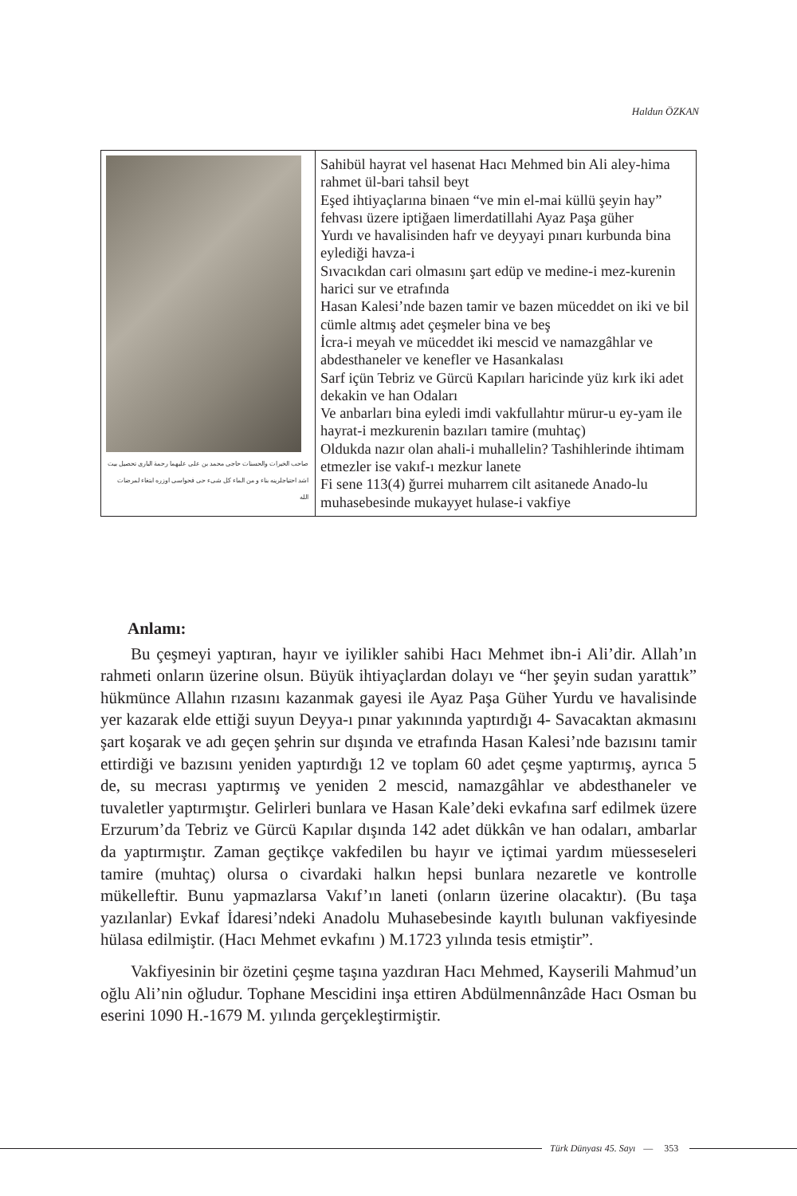Haldun ÖZKAN
| صاحب الخیرات والحسنات حاجی محمد بن علی علیهما رحمة الباری تحصیل بیت اشد احتیاجلرینه بناء و من الماء کل شیء حی فحواسی اوزره ابتغاء لمرضات الله | Sahibül hayrat vel hasenat Hacı Mehmed bin Ali aley-hima rahmet ül-bari tahsil beyt Eşed ihtiyaçlarına binaen “ve min el-mai küllü şeyin hay” fehvası üzere iptiğaen limerdatillahi Ayaz Paşa güher Yurdı ve havalisinden hafr ve deyyayi pınarı kurbunda bina eylediği havza-i Sıvacıkdan cari olmasını şart edüp ve medine-i mez-kurenin harici sur ve etrafında Hasan Kalesi’nde bazen tamir ve bazen müceddet on iki ve bil cümle altmış adet çeşmeler bina ve beş İcra-i meyah ve müceddet iki mescid ve namazgâhlar ve abdesthaneler ve kenefler ve Hasankalası Sarf içün Tebriz ve Gürcü Kapıları haricinde yüz kırk iki adet dekakin ve han Odaları Ve anbarları bina eyledi imdi vakfullahtır mürur-u ey-yam ile hayrat-i mezkurenin bazıları tamire (muhtaç) Oldukda nazır olan ahali-i muhallelin? Tashihlerinde ihtimam etmezler ise vakıf-ı mezkur lanete Fi sene 113(4) ğurrei muharrem cilt asitanede Anado-lu muhasebesinde mukayyet hulase-i vakfiye |
Anlamı:
Bu çeşmeyi yaptıran, hayır ve iyilikler sahibi Hacı Mehmet ibn-i Ali’dir. Allah’ın rahmeti onların üzerine olsun. Büyük ihtiyaçlardan dolayı ve “her şeyin sudan yarattık” hükmünce Allahın rızasını kazanmak gayesi ile Ayaz Paşa Güher Yurdu ve havalisinde yer kazarak elde ettiği suyun Deyya-ı pınar yakınında yaptırdığı 4- Savacaktan akmasını şart koşarak ve adı geçen şehrin sur dışında ve etrafında Hasan Kalesi’nde bazısını tamir ettirdiği ve bazısını yeniden yaptırdığı 12 ve toplam 60 adet çeşme yaptırmış, ayrıca 5 de, su mecrası yaptırmış ve yeniden 2 mescid, namazgâhlar ve abdesthaneler ve tuvaletler yaptırmıştır. Gelirleri bunlara ve Hasan Kale’deki evkafına sarf edilmek üzere Erzurum’da Tebriz ve Gürcü Kapılar dışında 142 adet dükkân ve han odaları, ambarlar da yaptırmıştır. Zaman geçtikçe vakfedilen bu hayır ve içtimai yardım müesseseleri tamire (muhtaç) olursa o civardaki halkın hepsi bunlara nezaretle ve kontrolle mükelleftir. Bunu yapmazlarsa Vakıf’ın laneti (onların üzerine olacaktır). (Bu taşa yazılanlar) Evkaf İdaresi’ndeki Anadolu Muhasebesinde kayıtlı bulunan vakfiyesinde hülasa edilmiştir. (Hacı Mehmet evkafını ) M.1723 yılında tesis etmiştir”.
Vakfiyesinin bir özetini çeşme taşına yazdıran Hacı Mehmed, Kayserili Mahmud’un oğlu Ali’nin oğludur. Tophane Mescidini inşa ettiren Abdülmennânzâde Hacı Osman bu eserini 1090 H.-1679 M. yılında gerçekleştirmiştir.
Türk Dünyası 45. Sayı — 353